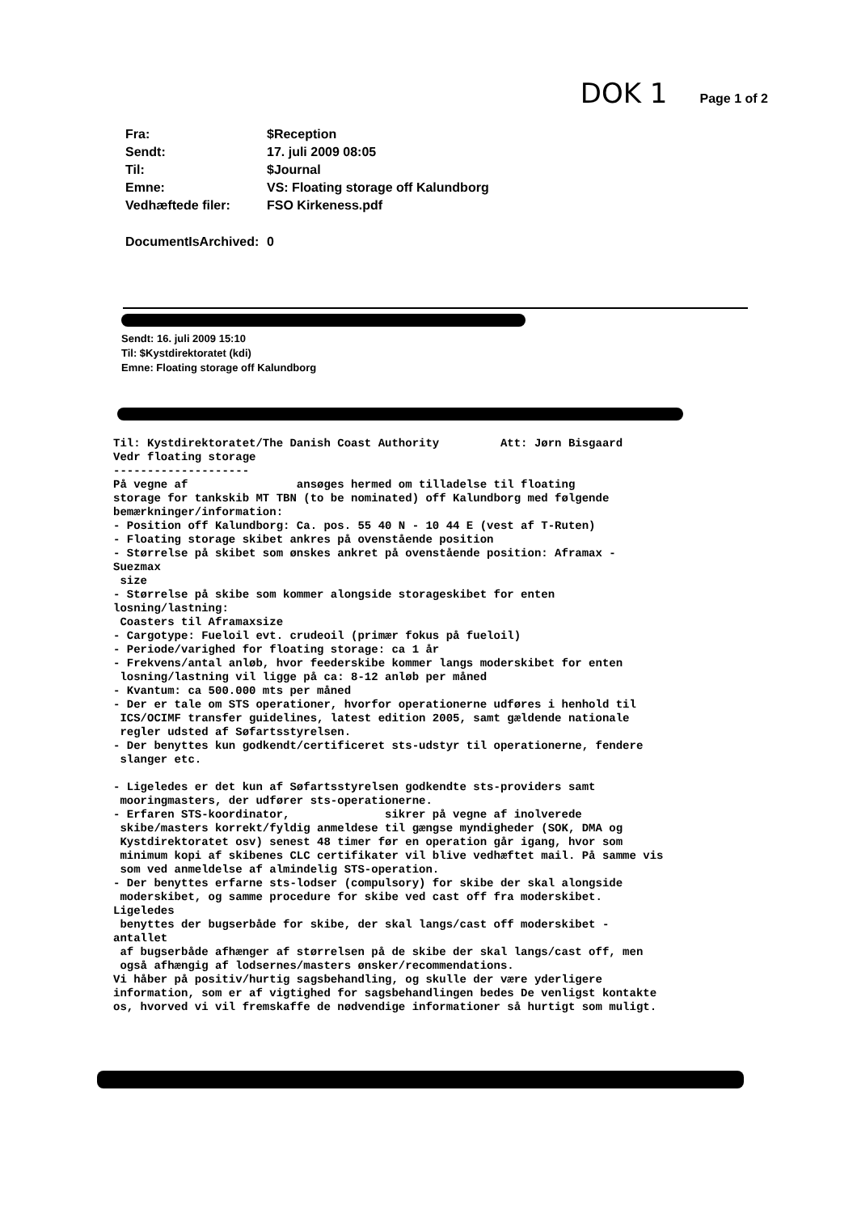DOK 1 Page 1 of 2
| Fra: | $Reception |
| Sendt: | 17. juli 2009 08:05 |
| Til: | $Journal |
| Emne: | VS: Floating storage off Kalundborg |
| Vedhæftede filer: | FSO Kirkeness.pdf |
| DocumentIsArchived: | 0 |
Sendt: 16. juli 2009 15:10
Til: $Kystdirektoratet (kdi)
Emne: Floating storage off Kalundborg
Til: Kystdirektoratet/The Danish Coast Authority Att: Jørn Bisgaard Vedr floating storage -------------------- På vegne af ansøges hermed om tilladelse til floating storage for tankskib MT TBN (to be nominated) off Kalundborg med følgende bemærkninger/information: - Position off Kalundborg: Ca. pos. 55 40 N - 10 44 E (vest af T-Ruten) - Floating storage skibet ankres på ovenstående position - Størrelse på skibet som ønskes ankret på ovenstående position: Aframax - Suezmax size - Størrelse på skibe som kommer alongside storageskibet for enten losning/lastning: Coasters til Aframaxsize - Cargotype: Fueloil evt. crudeoil (primær fokus på fueloil) - Periode/varighed for floating storage: ca 1 år - Frekvens/antal anløb, hvor feederskibe kommer langs moderskibet for enten losning/lastning vil ligge på ca: 8-12 anløb per måned - Kvantum: ca 500.000 mts per måned - Der er tale om STS operationer, hvorfor operationerne udføres i henhold til ICS/OCIMF transfer guidelines, latest edition 2005, samt gældende nationale regler udsted af Søfartsstyrelsen. - Der benyttes kun godkendt/certificeret sts-udstyr til operationerne, fendere slanger etc. - Ligeledes er det kun af Søfartsstyrelsen godkendte sts-providers samt mooringmasters, der udfører sts-operationerne. - Erfaren STS-koordinator, sikrer på vegne af inolverede skibe/masters korrekt/fyldig anmeldese til gængse myndigheder (SOK, DMA og Kystdirektoratet osv) senest 48 timer før en operation går igang, hvor som minimum kopi af skibenes CLC certifikater vil blive vedhæftet mail. På samme vis som ved anmeldelse af almindelig STS-operation. - Der benyttes erfarne sts-lodser (compulsory) for skibe der skal alongside moderskibet, og samme procedure for skibe ved cast off fra moderskibet. Ligeledes benyttes der bugserbåde for skibe, der skal langs/cast off moderskibet - antallet af bugserbåde afhænger af størrelsen på de skibe der skal langs/cast off, men også afhængig af lodsernes/masters ønsker/recommendations. Vi håber på positiv/hurtig sagsbehandling, og skulle der være yderligere information, som er af vigtighed for sagsbehandlingen bedes De venligst kontakte os, hvorved vi vil fremskaffe de nødvendige informationer så hurtigt som muligt.